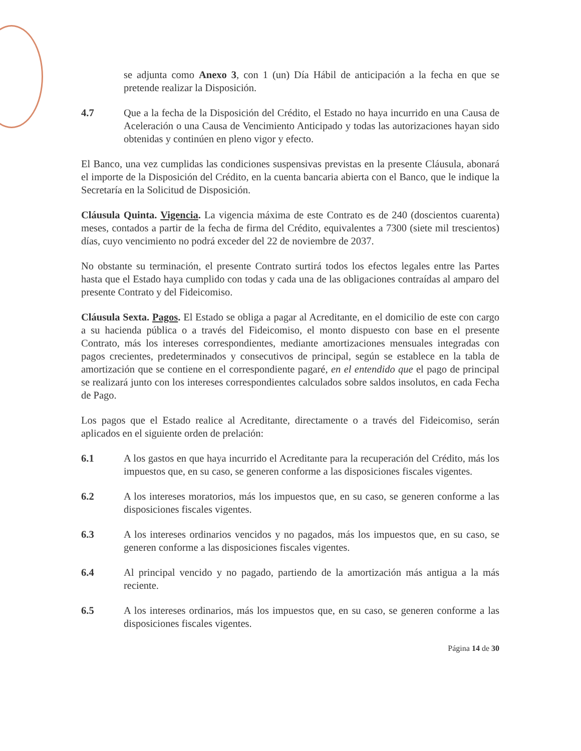se adjunta como Anexo 3, con 1 (un) Día Hábil de anticipación a la fecha en que se pretende realizar la Disposición.
4.7 Que a la fecha de la Disposición del Crédito, el Estado no haya incurrido en una Causa de Aceleración o una Causa de Vencimiento Anticipado y todas las autorizaciones hayan sido obtenidas y continúen en pleno vigor y efecto.
El Banco, una vez cumplidas las condiciones suspensivas previstas en la presente Cláusula, abonará el importe de la Disposición del Crédito, en la cuenta bancaria abierta con el Banco, que le indique la Secretaría en la Solicitud de Disposición.
Cláusula Quinta. Vigencia. La vigencia máxima de este Contrato es de 240 (doscientos cuarenta) meses, contados a partir de la fecha de firma del Crédito, equivalentes a 7300 (siete mil trescientos) días, cuyo vencimiento no podrá exceder del 22 de noviembre de 2037.
No obstante su terminación, el presente Contrato surtirá todos los efectos legales entre las Partes hasta que el Estado haya cumplido con todas y cada una de las obligaciones contraídas al amparo del presente Contrato y del Fideicomiso.
Cláusula Sexta. Pagos. El Estado se obliga a pagar al Acreditante, en el domicilio de este con cargo a su hacienda pública o a través del Fideicomiso, el monto dispuesto con base en el presente Contrato, más los intereses correspondientes, mediante amortizaciones mensuales integradas con pagos crecientes, predeterminados y consecutivos de principal, según se establece en la tabla de amortización que se contiene en el correspondiente pagaré, en el entendido que el pago de principal se realizará junto con los intereses correspondientes calculados sobre saldos insolutos, en cada Fecha de Pago.
Los pagos que el Estado realice al Acreditante, directamente o a través del Fideicomiso, serán aplicados en el siguiente orden de prelación:
6.1 A los gastos en que haya incurrido el Acreditante para la recuperación del Crédito, más los impuestos que, en su caso, se generen conforme a las disposiciones fiscales vigentes.
6.2 A los intereses moratorios, más los impuestos que, en su caso, se generen conforme a las disposiciones fiscales vigentes.
6.3 A los intereses ordinarios vencidos y no pagados, más los impuestos que, en su caso, se generen conforme a las disposiciones fiscales vigentes.
6.4 Al principal vencido y no pagado, partiendo de la amortización más antigua a la más reciente.
6.5 A los intereses ordinarios, más los impuestos que, en su caso, se generen conforme a las disposiciones fiscales vigentes.
Página 14 de 30